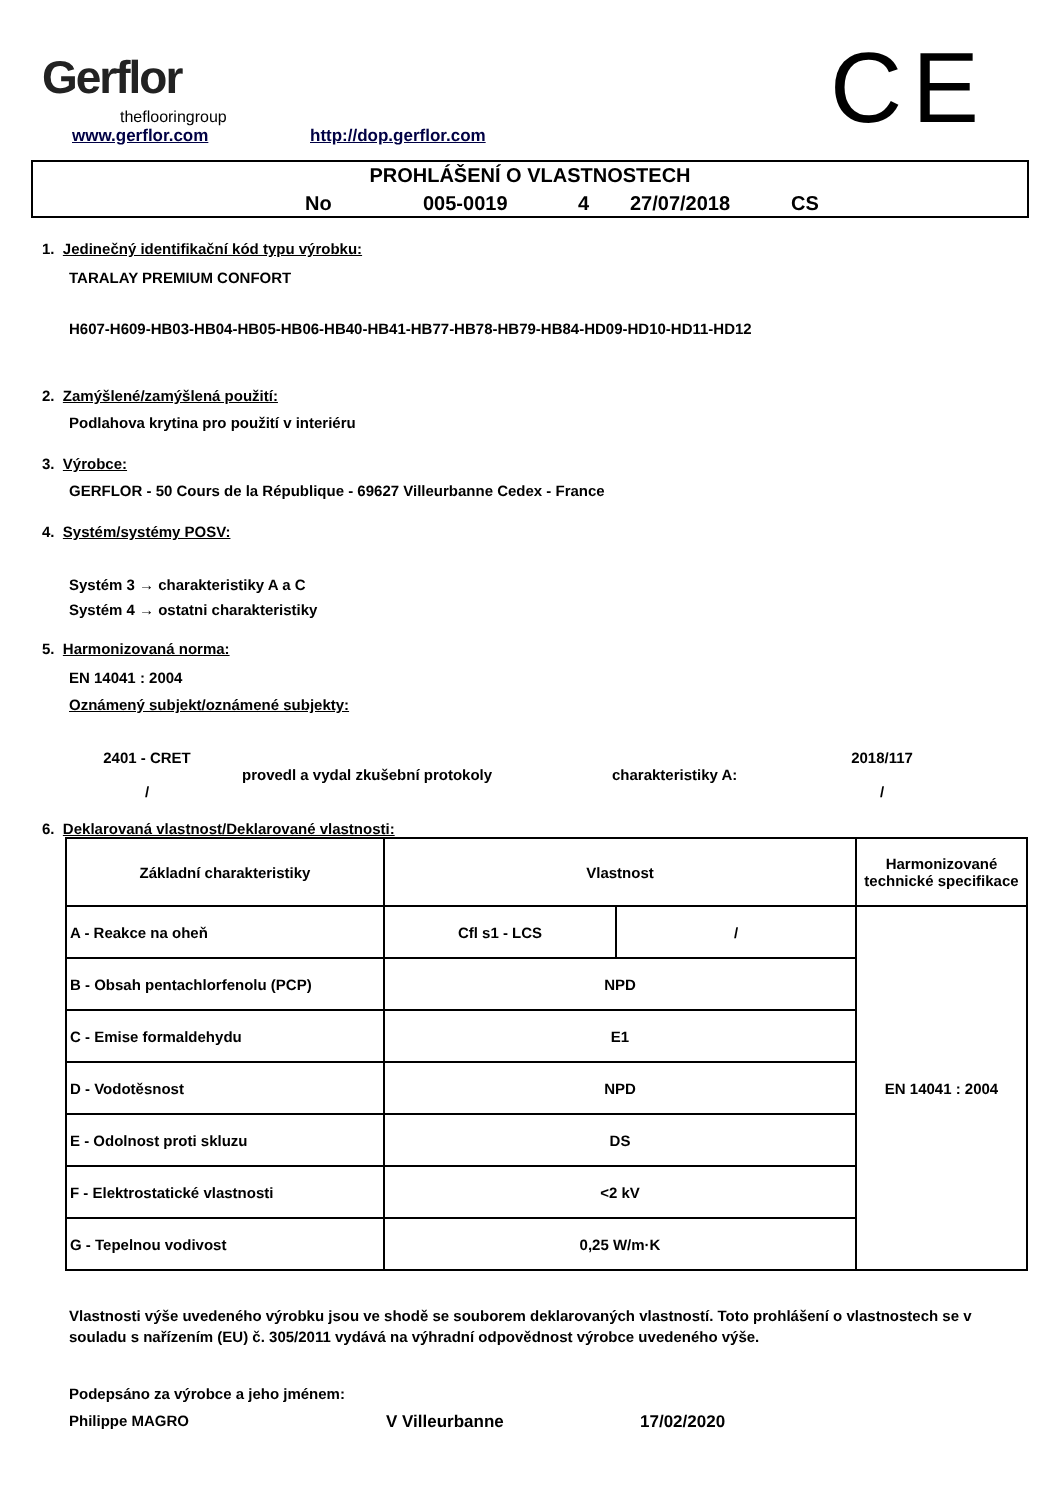Gerflor
theflooringroup
www.gerflor.com http://dop.gerflor.com CE
PROHLÁŠENÍ O VLASTNOSTECH
No 005-0019 4 27/07/2018 CS
1. Jedinečný identifikační kód typu výrobku:
TARALAY PREMIUM CONFORT
H607-H609-HB03-HB04-HB05-HB06-HB40-HB41-HB77-HB78-HB79-HB84-HD09-HD10-HD11-HD12
2. Zamýšlené/zamýšlená použití:
Podlahova krytina pro použití v interiéru
3. Výrobce:
GERFLOR - 50 Cours de la République - 69627 Villeurbanne Cedex - France
4. Systém/systémy POSV:
Systém 3 → charakteristiky A a C
Systém 4 → ostatni charakteristiky
5. Harmonizovaná norma:
EN 14041 : 2004
Oznámený subjekt/oznámené subjekty:
2401 - CRET
/
provedl a vydal zkušební protokoly charakteristiky A:
2018/117
/
6. Deklarovaná vlastnost/Deklarované vlastnosti:
| Základní charakteristiky | Vlastnost | | Harmonizované technické specifikace |
| A - Reakce na oheň | Cfl s1 - LCS | / | EN 14041 : 2004 |
| B - Obsah pentachlorfenolu (PCP) | NPD | | |
| C - Emise formaldehydu | E1 | | |
| D - Vodotěsnost | NPD | | |
| E - Odolnost proti skluzu | DS | | |
| F - Elektrostatické vlastnosti | <2 kV | | |
| G - Tepelnou vodivost | 0,25 W/m·K | | |
Vlastnosti výše uvedeného výrobku jsou ve shodě se souborem deklarovaných vlastností. Toto prohlášení o vlastnostech se v souladu s nařízením (EU) č. 305/2011 vydává na výhradní odpovědnost výrobce uvedeného výše.
Podepsáno za výrobce a jeho jménem:
Philippe MAGRO V Villeurbanne 17/02/2020